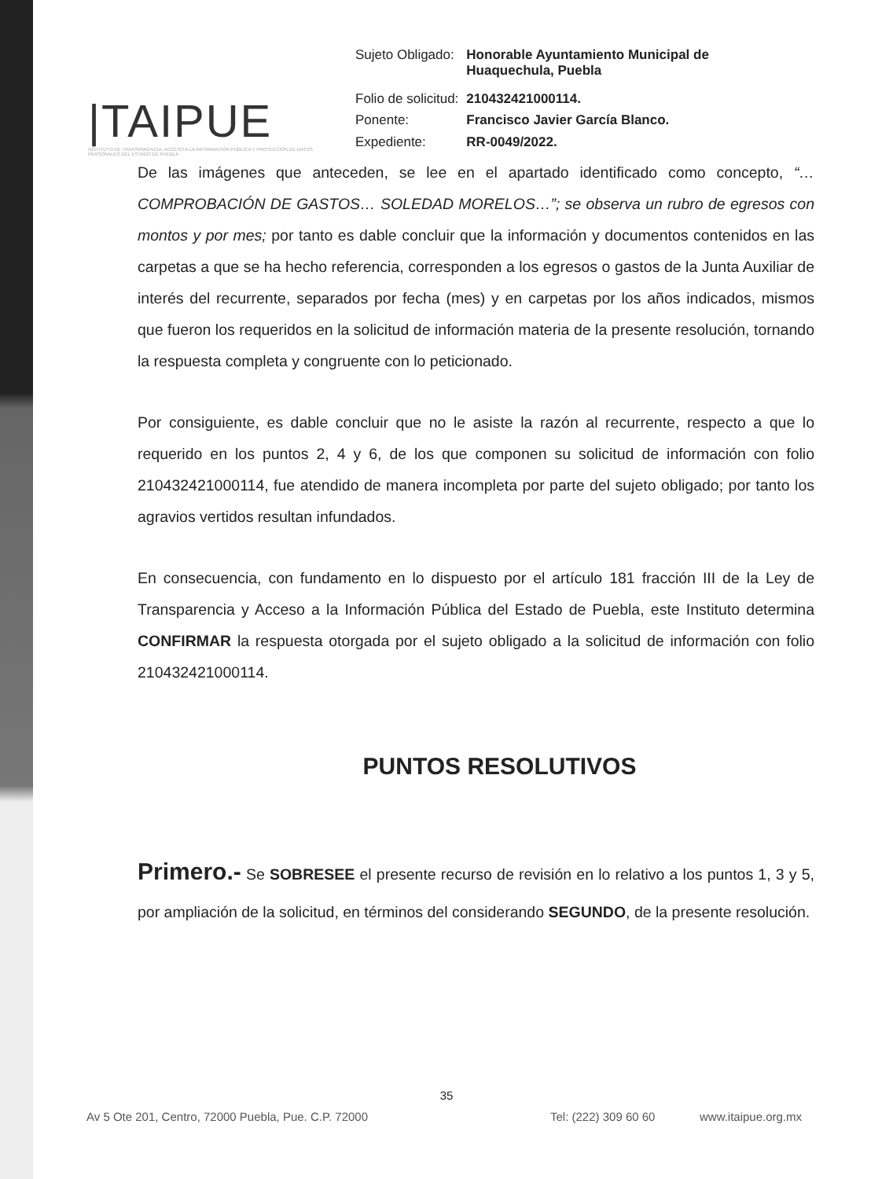|TAIPUE
INSTITUTO DE TRANSPARENCIA, ACCESO A LA INFORMACIÓN PÚBLICA Y PROTECCIÓN DE DATOS PERSONALES DEL ESTADO DE PUEBLA
| Sujeto Obligado: | Honorable Ayuntamiento Municipal de Huaquechula, Puebla |
| Folio de solicitud: | 210432421000114. |
| Ponente: | Francisco Javier García Blanco. |
| Expediente: | RR-0049/2022. |
De las imágenes que anteceden, se lee en el apartado identificado como concepto, “…COMPROBACIÓN DE GASTOS… SOLEDAD MORELOS…”; se observa un rubro de egresos con montos y por mes; por tanto es dable concluir que la información y documentos contenidos en las carpetas a que se ha hecho referencia, corresponden a los egresos o gastos de la Junta Auxiliar de interés del recurrente, separados por fecha (mes) y en carpetas por los años indicados, mismos que fueron los requeridos en la solicitud de información materia de la presente resolución, tornando la respuesta completa y congruente con lo peticionado.
Por consiguiente, es dable concluir que no le asiste la razón al recurrente, respecto a que lo requerido en los puntos 2, 4 y 6, de los que componen su solicitud de información con folio 210432421000114, fue atendido de manera incompleta por parte del sujeto obligado; por tanto los agravios vertidos resultan infundados.
En consecuencia, con fundamento en lo dispuesto por el artículo 181 fracción III de la Ley de Transparencia y Acceso a la Información Pública del Estado de Puebla, este Instituto determina CONFIRMAR la respuesta otorgada por el sujeto obligado a la solicitud de información con folio 210432421000114.
PUNTOS RESOLUTIVOS
Primero.- Se SOBRESEE el presente recurso de revisión en lo relativo a los puntos 1, 3 y 5, por ampliación de la solicitud, en términos del considerando SEGUNDO, de la presente resolución.
35
Av 5 Ote 201, Centro, 72000 Puebla, Pue. C.P. 72000 Tel: (222) 309 60 60 www.itaipue.org.mx